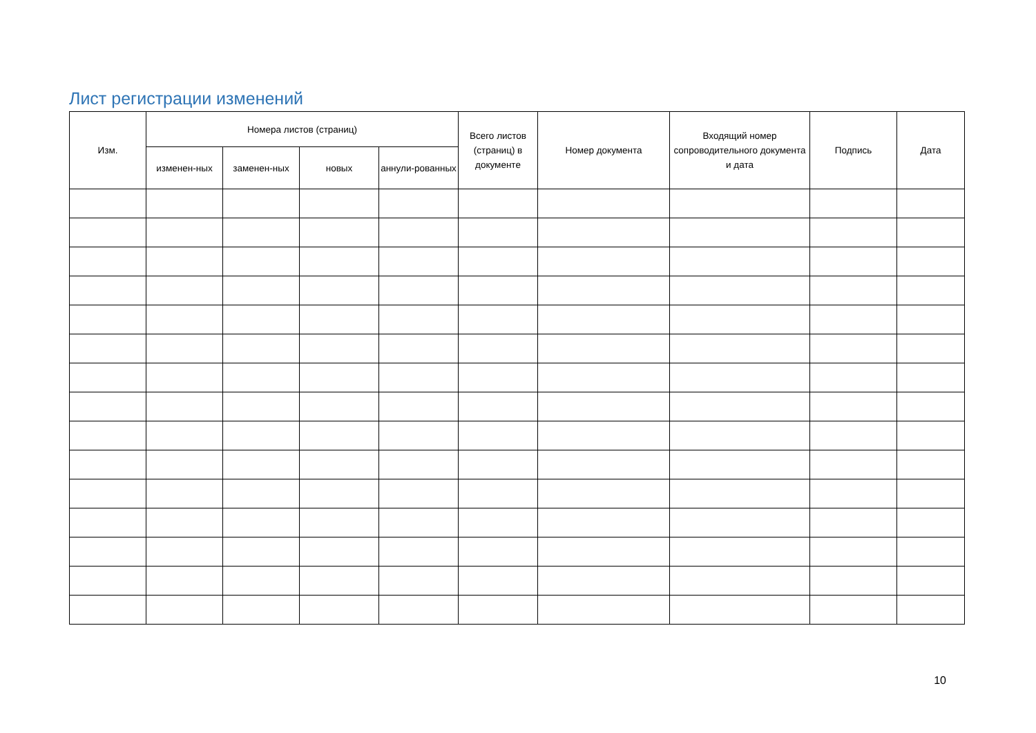Лист регистрации изменений
| Изм. | Номера листов (страниц) | | | | Всего листов (страниц) в документе | Номер документа | Входящий номер сопроводительного документа и дата | Подпись | Дата |
| --- | --- | --- | --- | --- | --- | --- | --- | --- | --- |
| | изменен-ных | заменен-ных | новых | аннули-рованных | | | | | |
10